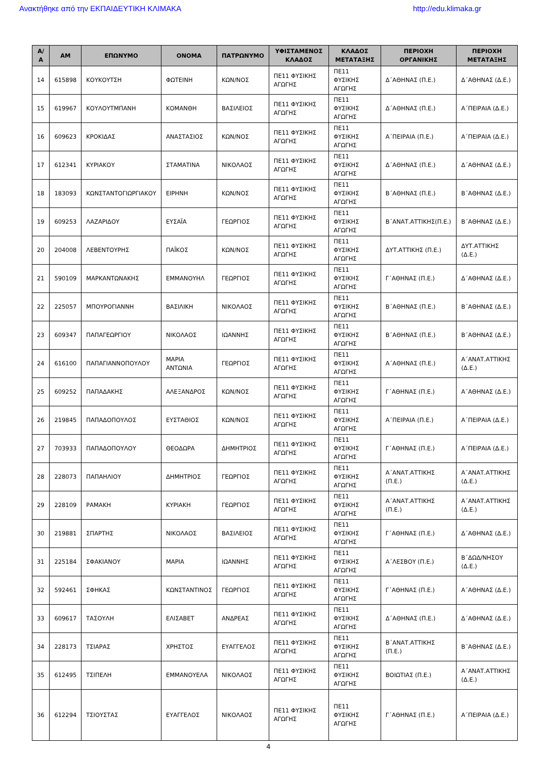Ανακτήθηκε από την ΕΚΠΑΙΔΕΥΤΙΚΗ ΚΛΙΜΑΚΑ http://edu.klimaka.gr
| Α/Α | ΑΜ | ΕΠΩΝΥΜΟ | ΟΝΟΜΑ | ΠΑΤΡΩΝΥΜΟ | ΥΦΙΣΤΑΜΕΝΟΣ ΚΛΑΔΟΣ | ΚΛΑΔΟΣ ΜΕΤΑΤΑΞΗΣ | ΠΕΡΙΟΧΗ ΟΡΓΑΝΙΚΗΣ | ΠΕΡΙΟΧΗ ΜΕΤΑΤΑΞΗΣ |
| --- | --- | --- | --- | --- | --- | --- | --- | --- |
| 14 | 615898 | ΚΟΥΚΟΥΤΣΗ | ΦΩΤΕΙΝΗ | ΚΩΝ/ΝΟΣ | ΠΕ11 ΦΥΣΙΚΗΣ ΑΓΩΓΗΣ | ΠΕ11 ΦΥΣΙΚΗΣ ΑΓΩΓΗΣ | Δ΄ΑΘΗΝΑΣ (Π.Ε.) | Δ΄ΑΘΗΝΑΣ (Δ.Ε.) |
| 15 | 619967 | ΚΟΥΛΟΥΤΜΠΑΝΗ | ΚΟΜΑΝΘΗ | ΒΑΣΙΛΕΙΟΣ | ΠΕ11 ΦΥΣΙΚΗΣ ΑΓΩΓΗΣ | ΠΕ11 ΦΥΣΙΚΗΣ ΑΓΩΓΗΣ | Δ΄ΑΘΗΝΑΣ (Π.Ε.) | Α΄ΠΕΙΡΑΙΑ (Δ.Ε.) |
| 16 | 609623 | ΚΡΟΚΙΔΑΣ | ΑΝΑΣΤΑΣΙΟΣ | ΚΩΝ/ΝΟΣ | ΠΕ11 ΦΥΣΙΚΗΣ ΑΓΩΓΗΣ | ΠΕ11 ΦΥΣΙΚΗΣ ΑΓΩΓΗΣ | Α΄ΠΕΙΡΑΙΑ (Π.Ε.) | Α΄ΠΕΙΡΑΙΑ (Δ.Ε.) |
| 17 | 612341 | ΚΥΡΙΑΚΟΥ | ΣΤΑΜΑΤΙΝΑ | ΝΙΚΟΛΑΟΣ | ΠΕ11 ΦΥΣΙΚΗΣ ΑΓΩΓΗΣ | ΠΕ11 ΦΥΣΙΚΗΣ ΑΓΩΓΗΣ | Δ΄ΑΘΗΝΑΣ (Π.Ε.) | Δ΄ΑΘΗΝΑΣ (Δ.Ε.) |
| 18 | 183093 | ΚΩΝΣΤΑΝΤΟΓΙΩΡΓΙΑΚΟΥ | ΕΙΡΗΝΗ | ΚΩΝ/ΝΟΣ | ΠΕ11 ΦΥΣΙΚΗΣ ΑΓΩΓΗΣ | ΠΕ11 ΦΥΣΙΚΗΣ ΑΓΩΓΗΣ | Β΄ΑΘΗΝΑΣ (Π.Ε.) | Β΄ΑΘΗΝΑΣ (Δ.Ε.) |
| 19 | 609253 | ΛΑΖΑΡΙΔΟΥ | ΕΥΣΑΪΑ | ΓΕΩΡΓΙΟΣ | ΠΕ11 ΦΥΣΙΚΗΣ ΑΓΩΓΗΣ | ΠΕ11 ΦΥΣΙΚΗΣ ΑΓΩΓΗΣ | Β΄ΑΝΑΤ.ΑΤΤΙΚΗΣ(Π.Ε.) | Β΄ΑΘΗΝΑΣ (Δ.Ε.) |
| 20 | 204008 | ΛΕΒΕΝΤΟΥΡΗΣ | ΠΑΪΚΟΣ | ΚΩΝ/ΝΟΣ | ΠΕ11 ΦΥΣΙΚΗΣ ΑΓΩΓΗΣ | ΠΕ11 ΦΥΣΙΚΗΣ ΑΓΩΓΗΣ | ΔΥΤ.ΑΤΤΙΚΗΣ (Π.Ε.) | ΔΥΤ.ΑΤΤΙΚΗΣ (Δ.Ε.) |
| 21 | 590109 | ΜΑΡΚΑΝΤΩΝΑΚΗΣ | ΕΜΜΑΝΟΥΗΛ | ΓΕΩΡΓΙΟΣ | ΠΕ11 ΦΥΣΙΚΗΣ ΑΓΩΓΗΣ | ΠΕ11 ΦΥΣΙΚΗΣ ΑΓΩΓΗΣ | Γ΄ΑΘΗΝΑΣ (Π.Ε.) | Δ΄ΑΘΗΝΑΣ (Δ.Ε.) |
| 22 | 225057 | ΜΠΟΥΡΟΓΙΑΝΝΗ | ΒΑΣΙΛΙΚΗ | ΝΙΚΟΛΑΟΣ | ΠΕ11 ΦΥΣΙΚΗΣ ΑΓΩΓΗΣ | ΠΕ11 ΦΥΣΙΚΗΣ ΑΓΩΓΗΣ | Β΄ΑΘΗΝΑΣ (Π.Ε.) | Β΄ΑΘΗΝΑΣ (Δ.Ε.) |
| 23 | 609347 | ΠΑΠΑΓΕΩΡΓΙΟΥ | ΝΙΚΟΛΑΟΣ | ΙΩΑΝΝΗΣ | ΠΕ11 ΦΥΣΙΚΗΣ ΑΓΩΓΗΣ | ΠΕ11 ΦΥΣΙΚΗΣ ΑΓΩΓΗΣ | Β΄ΑΘΗΝΑΣ (Π.Ε.) | Β΄ΑΘΗΝΑΣ (Δ.Ε.) |
| 24 | 616100 | ΠΑΠΑΓΙΑΝΝΟΠΟΥΛΟΥ | ΜΑΡΙΑ ΑΝΤΩΝΙΑ | ΓΕΩΡΓΙΟΣ | ΠΕ11 ΦΥΣΙΚΗΣ ΑΓΩΓΗΣ | ΠΕ11 ΦΥΣΙΚΗΣ ΑΓΩΓΗΣ | Α΄ΑΘΗΝΑΣ (Π.Ε.) | Α΄ΑΝΑΤ.ΑΤΤΙΚΗΣ (Δ.Ε.) |
| 25 | 609252 | ΠΑΠΑΔΑΚΗΣ | ΑΛΕΞΑΝΔΡΟΣ | ΚΩΝ/ΝΟΣ | ΠΕ11 ΦΥΣΙΚΗΣ ΑΓΩΓΗΣ | ΠΕ11 ΦΥΣΙΚΗΣ ΑΓΩΓΗΣ | Γ΄ΑΘΗΝΑΣ (Π.Ε.) | Α΄ΑΘΗΝΑΣ (Δ.Ε.) |
| 26 | 219845 | ΠΑΠΑΔΟΠΟΥΛΟΣ | ΕΥΣΤΑΘΙΟΣ | ΚΩΝ/ΝΟΣ | ΠΕ11 ΦΥΣΙΚΗΣ ΑΓΩΓΗΣ | ΠΕ11 ΦΥΣΙΚΗΣ ΑΓΩΓΗΣ | Α΄ΠΕΙΡΑΙΑ (Π.Ε.) | Α΄ΠΕΙΡΑΙΑ (Δ.Ε.) |
| 27 | 703933 | ΠΑΠΑΔΟΠΟΥΛΟΥ | ΘΕΟΔΩΡΑ | ΔΗΜΗΤΡΙΟΣ | ΠΕ11 ΦΥΣΙΚΗΣ ΑΓΩΓΗΣ | ΠΕ11 ΦΥΣΙΚΗΣ ΑΓΩΓΗΣ | Γ΄ΑΘΗΝΑΣ (Π.Ε.) | Α΄ΠΕΙΡΑΙΑ (Δ.Ε.) |
| 28 | 228073 | ΠΑΠΑΗΛΙΟΥ | ΔΗΜΗΤΡΙΟΣ | ΓΕΩΡΓΙΟΣ | ΠΕ11 ΦΥΣΙΚΗΣ ΑΓΩΓΗΣ | ΠΕ11 ΦΥΣΙΚΗΣ ΑΓΩΓΗΣ | Α΄ΑΝΑΤ.ΑΤΤΙΚΗΣ (Π.Ε.) | Α΄ΑΝΑΤ.ΑΤΤΙΚΗΣ (Δ.Ε.) |
| 29 | 228109 | ΡΑΜΑΚΗ | ΚΥΡΙΑΚΗ | ΓΕΩΡΓΙΟΣ | ΠΕ11 ΦΥΣΙΚΗΣ ΑΓΩΓΗΣ | ΠΕ11 ΦΥΣΙΚΗΣ ΑΓΩΓΗΣ | Α΄ΑΝΑΤ.ΑΤΤΙΚΗΣ (Π.Ε.) | Α΄ΑΝΑΤ.ΑΤΤΙΚΗΣ (Δ.Ε.) |
| 30 | 219881 | ΣΠΑΡΤΗΣ | ΝΙΚΟΛΑΟΣ | ΒΑΣΙΛΕΙΟΣ | ΠΕ11 ΦΥΣΙΚΗΣ ΑΓΩΓΗΣ | ΠΕ11 ΦΥΣΙΚΗΣ ΑΓΩΓΗΣ | Γ΄ΑΘΗΝΑΣ (Π.Ε.) | Δ΄ΑΘΗΝΑΣ (Δ.Ε.) |
| 31 | 225184 | ΣΦΑΚΙΑΝΟΥ | ΜΑΡΙΑ | ΙΩΑΝΝΗΣ | ΠΕ11 ΦΥΣΙΚΗΣ ΑΓΩΓΗΣ | ΠΕ11 ΦΥΣΙΚΗΣ ΑΓΩΓΗΣ | Α΄ΛΕΣΒΟΥ (Π.Ε.) | Β΄ΔΩΔ/ΝΗΣΟΥ (Δ.Ε.) |
| 32 | 592461 | ΣΦΗΚΑΣ | ΚΩΝΣΤΑΝΤΙΝΟΣ | ΓΕΩΡΓΙΟΣ | ΠΕ11 ΦΥΣΙΚΗΣ ΑΓΩΓΗΣ | ΠΕ11 ΦΥΣΙΚΗΣ ΑΓΩΓΗΣ | Γ΄ΑΘΗΝΑΣ (Π.Ε.) | Α΄ΑΘΗΝΑΣ (Δ.Ε.) |
| 33 | 609617 | ΤΑΣΟΥΛΗ | ΕΛΙΣΑΒΕΤ | ΑΝΔΡΕΑΣ | ΠΕ11 ΦΥΣΙΚΗΣ ΑΓΩΓΗΣ | ΠΕ11 ΦΥΣΙΚΗΣ ΑΓΩΓΗΣ | Δ΄ΑΘΗΝΑΣ (Π.Ε.) | Δ΄ΑΘΗΝΑΣ (Δ.Ε.) |
| 34 | 228173 | ΤΣΙΑΡΑΣ | ΧΡΗΣΤΟΣ | ΕΥΑΓΓΕΛΟΣ | ΠΕ11 ΦΥΣΙΚΗΣ ΑΓΩΓΗΣ | ΠΕ11 ΦΥΣΙΚΗΣ ΑΓΩΓΗΣ | Β΄ΑΝΑΤ.ΑΤΤΙΚΗΣ (Π.Ε.) | Β΄ΑΘΗΝΑΣ (Δ.Ε.) |
| 35 | 612495 | ΤΣΙΠΕΛΗ | ΕΜΜΑΝΟΥΕΛΑ | ΝΙΚΟΛΑΟΣ | ΠΕ11 ΦΥΣΙΚΗΣ ΑΓΩΓΗΣ | ΠΕ11 ΦΥΣΙΚΗΣ ΑΓΩΓΗΣ | ΒΟΙΩΤΙΑΣ (Π.Ε.) | Α΄ΑΝΑΤ.ΑΤΤΙΚΗΣ (Δ.Ε.) |
| 36 | 612294 | ΤΣΙΟΥΣΤΑΣ | ΕΥΑΓΓΕΛΟΣ | ΝΙΚΟΛΑΟΣ | ΠΕ11 ΦΥΣΙΚΗΣ ΑΓΩΓΗΣ | ΠΕ11 ΦΥΣΙΚΗΣ ΑΓΩΓΗΣ | Γ΄ΑΘΗΝΑΣ (Π.Ε.) | Α΄ΠΕΙΡΑΙΑ (Δ.Ε.) |
4